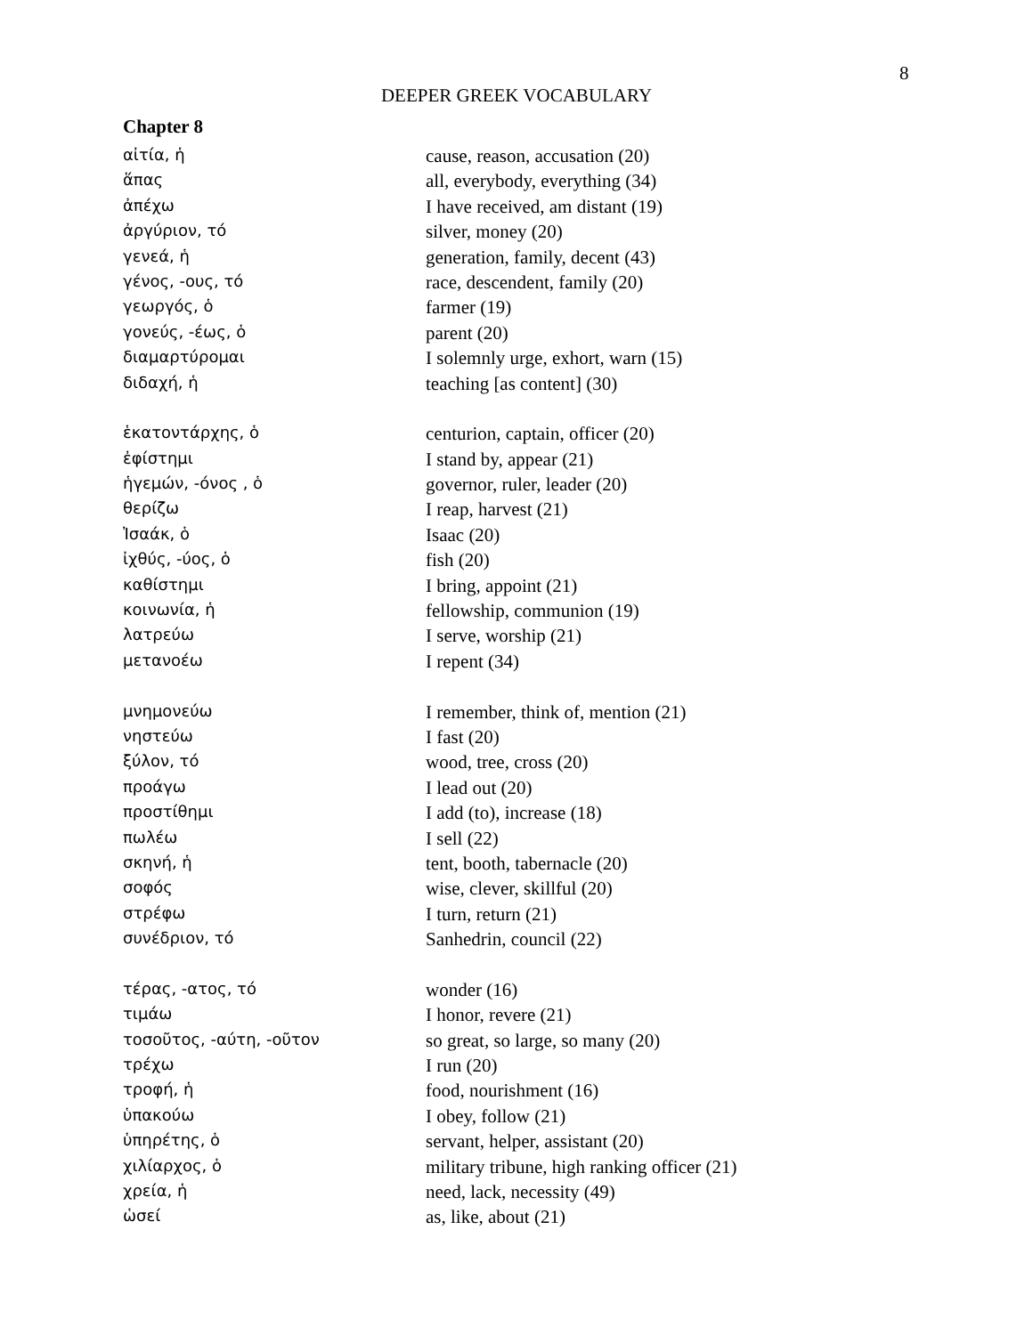8
DEEPER GREEK VOCABULARY
Chapter 8
| αἰτία, ἡ | cause, reason, accusation (20) |
| ἅπας | all, everybody, everything (34) |
| ἀπέχω | I have received, am distant (19) |
| ἀργύριον, τό | silver, money (20) |
| γενεά, ἡ | generation, family, decent (43) |
| γένος, -ους, τό | race, descendent, family (20) |
| γεωργός, ὁ | farmer (19) |
| γονεύς, -έως, ὁ | parent (20) |
| διαμαρτύρομαι | I solemnly urge, exhort, warn (15) |
| διδαχή, ἡ | teaching [as content] (30) |
| ἑκατοντάρχης, ὁ | centurion, captain, officer (20) |
| ἐφίστημι | I stand by, appear (21) |
| ἡγεμών, -όνος , ὁ | governor, ruler, leader (20) |
| θερίζω | I reap, harvest (21) |
| Ἰσαάκ, ὁ | Isaac (20) |
| ἰχθύς, -ύος, ὁ | fish (20) |
| καθίστημι | I bring, appoint (21) |
| κοινωνία, ἡ | fellowship, communion (19) |
| λατρεύω | I serve, worship (21) |
| μετανοέω | I repent (34) |
| μνημονεύω | I remember, think of, mention (21) |
| νηστεύω | I fast (20) |
| ξύλον, τό | wood, tree, cross (20) |
| προάγω | I lead out (20) |
| προστίθημι | I add (to), increase (18) |
| πωλέω | I sell (22) |
| σκηνή, ἡ | tent, booth, tabernacle (20) |
| σοφός | wise, clever, skillful (20) |
| στρέφω | I turn, return (21) |
| συνέδριον, τό | Sanhedrin, council (22) |
| τέρας, -ατος, τό | wonder (16) |
| τιμάω | I honor, revere (21) |
| τοσοῦτος, -αύτη, -οῦτον | so great, so large, so many (20) |
| τρέχω | I run (20) |
| τροφή, ἡ | food, nourishment (16) |
| ὑπακούω | I obey, follow (21) |
| ὑπηρέτης, ὁ | servant, helper, assistant (20) |
| χιλίαρχος, ὁ | military tribune, high ranking officer (21) |
| χρεία, ἡ | need, lack, necessity (49) |
| ὡσεί | as, like, about (21) |